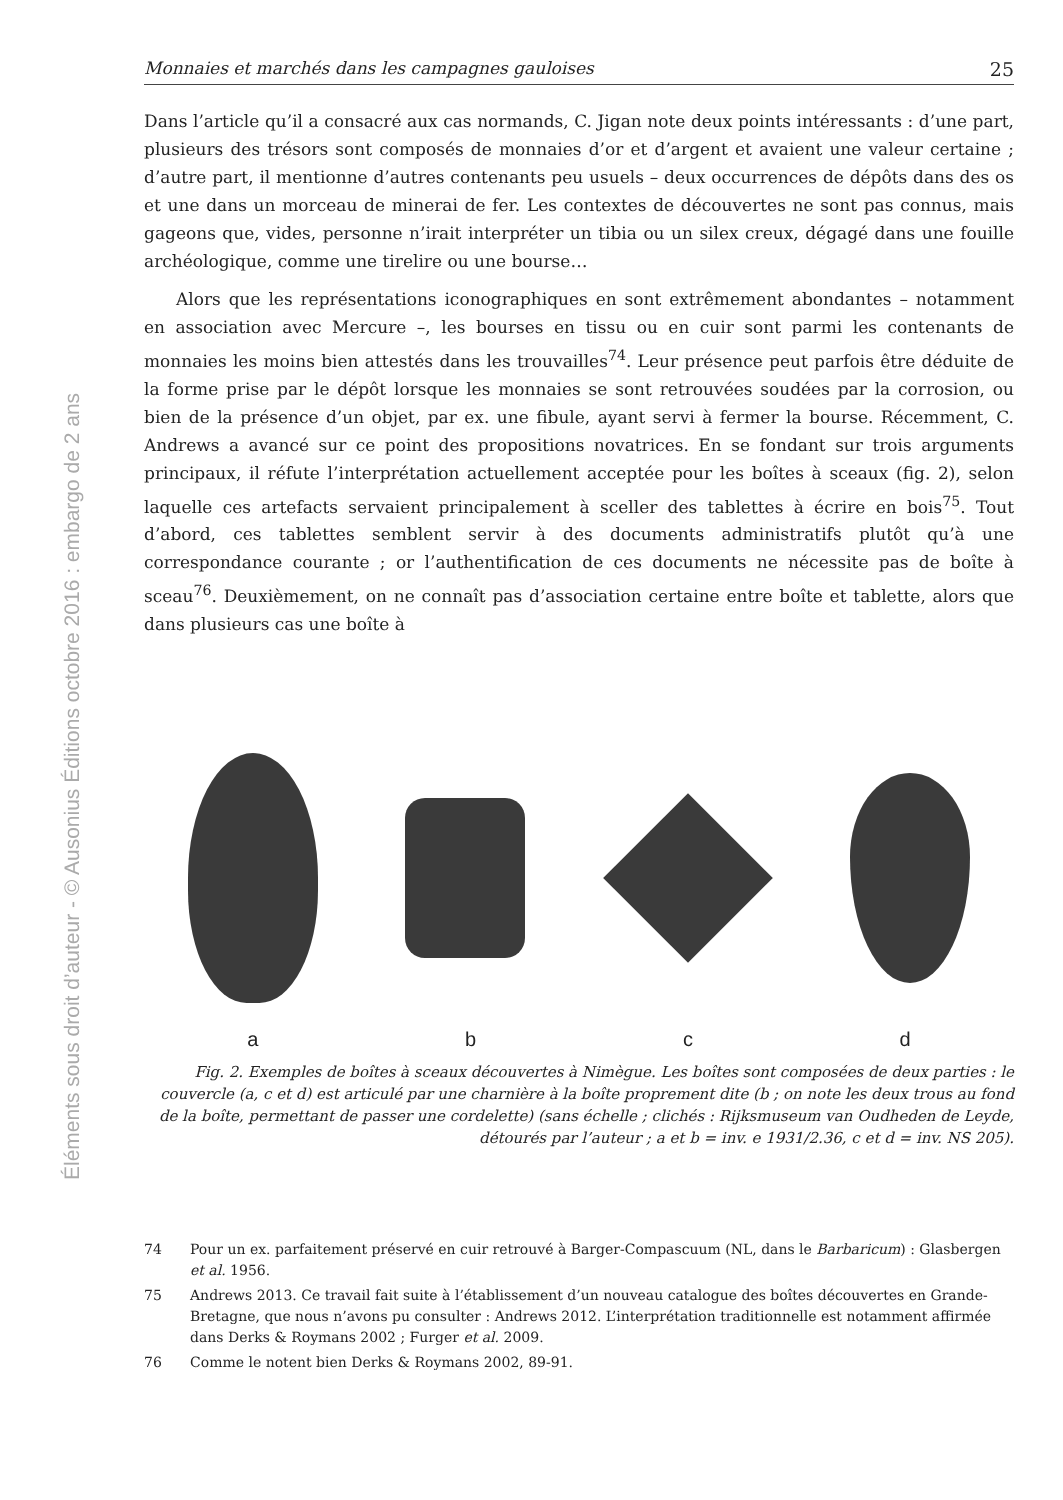Éléments sous droit d’auteur - © Ausonius Éditions octobre 2016 : embargo de 2 ans
Monnaies et marchés dans les campagnes gauloises 25
Dans l’article qu’il a consacré aux cas normands, C. Jigan note deux points intéressants : d’une part, plusieurs des trésors sont composés de monnaies d’or et d’argent et avaient une valeur certaine ; d’autre part, il mentionne d’autres contenants peu usuels – deux occurrences de dépôts dans des os et une dans un morceau de minerai de fer. Les contextes de découvertes ne sont pas connus, mais gageons que, vides, personne n’irait interpréter un tibia ou un silex creux, dégagé dans une fouille archéologique, comme une tirelire ou une bourse…
Alors que les représentations iconographiques en sont extrêmement abondantes – notamment en association avec Mercure –, les bourses en tissu ou en cuir sont parmi les contenants de monnaies les moins bien attestés dans les trouvailles<sup>74</sup>. Leur présence peut parfois être déduite de la forme prise par le dépôt lorsque les monnaies se sont retrouvées soudées par la corrosion, ou bien de la présence d’un objet, par ex. une fibule, ayant servi à fermer la bourse. Récemment, C. Andrews a avancé sur ce point des propositions novatrices. En se fondant sur trois arguments principaux, il réfute l’interprétation actuellement acceptée pour les boîtes à sceaux (fig. 2), selon laquelle ces artefacts servaient principalement à sceller des tablettes à écrire en bois<sup>75</sup>. Tout d’abord, ces tablettes semblent servir à des documents administratifs plutôt qu’à une correspondance courante ; or l’authentification de ces documents ne nécessite pas de boîte à sceau<sup>76</sup>. Deuxièmement, on ne connaît pas d’association certaine entre boîte et tablette, alors que dans plusieurs cas une boîte à
abcd
Fig. 2. Exemples de boîtes à sceaux découvertes à Nimègue. Les boîtes sont composées de deux parties : le couvercle (a, c et d) est articulé par une charnière à la boîte proprement dite (b ; on note les deux trous au fond de la boîte, permettant de passer une cordelette) (sans échelle ; clichés : Rijksmuseum van Oudheden de Leyde, détourés par l’auteur ; a et b = inv. e 1931/2.36, c et d = inv. NS 205).
74 Pour un ex. parfaitement préservé en cuir retrouvé à Barger-Compascuum (NL, dans le Barbaricum) : Glasbergen et al. 1956.
75 Andrews 2013. Ce travail fait suite à l’établissement d’un nouveau catalogue des boîtes découvertes en Grande-Bretagne, que nous n’avons pu consulter : Andrews 2012. L’interprétation traditionnelle est notamment affirmée dans Derks & Roymans 2002 ; Furger et al. 2009.
76 Comme le notent bien Derks & Roymans 2002, 89-91.